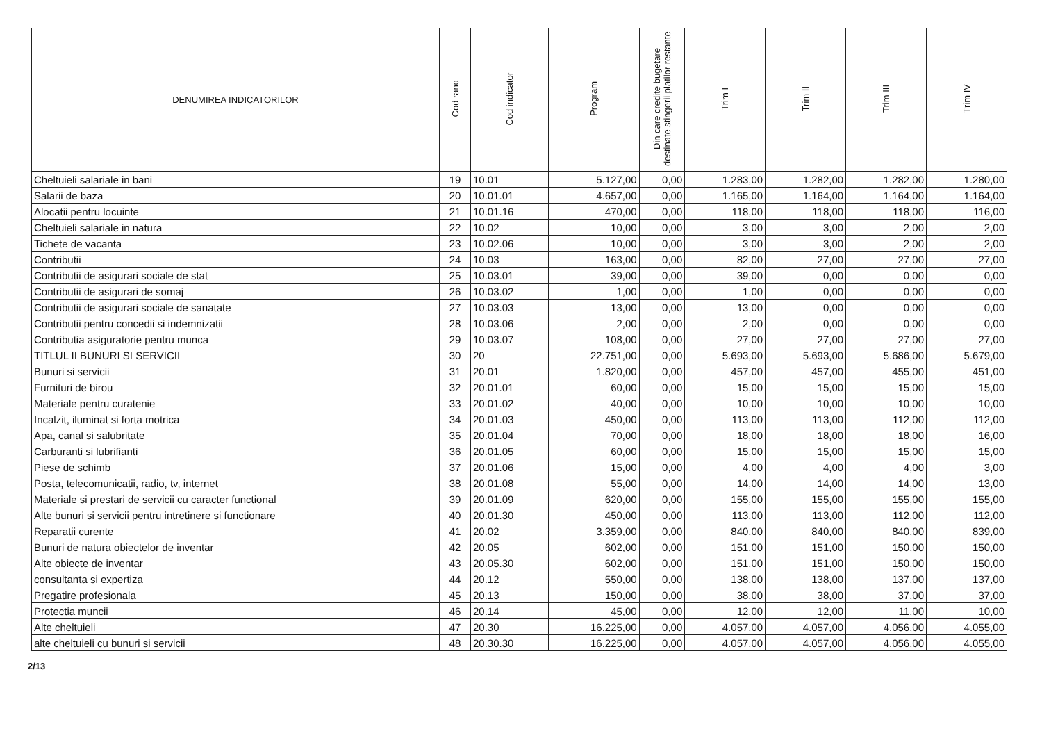| DENUMIREA INDICATORILOR | Cod rand | Cod indicator | Program | Din care credite bugetare destinate stingerii platilor restante | Trim I | Trim II | Trim III | Trim IV |
| --- | --- | --- | --- | --- | --- | --- | --- | --- |
| Cheltuieli salariale in bani | 19 | 10.01 | 5.127,00 | 0,00 | 1.283,00 | 1.282,00 | 1.282,00 | 1.280,00 |
| Salarii de baza | 20 | 10.01.01 | 4.657,00 | 0,00 | 1.165,00 | 1.164,00 | 1.164,00 | 1.164,00 |
| Alocatii pentru locuinte | 21 | 10.01.16 | 470,00 | 0,00 | 118,00 | 118,00 | 118,00 | 116,00 |
| Cheltuieli salariale in natura | 22 | 10.02 | 10,00 | 0,00 | 3,00 | 3,00 | 2,00 | 2,00 |
| Tichete de vacanta | 23 | 10.02.06 | 10,00 | 0,00 | 3,00 | 3,00 | 2,00 | 2,00 |
| Contributii | 24 | 10.03 | 163,00 | 0,00 | 82,00 | 27,00 | 27,00 | 27,00 |
| Contributii de asigurari sociale de stat | 25 | 10.03.01 | 39,00 | 0,00 | 39,00 | 0,00 | 0,00 | 0,00 |
| Contributii de asigurari de somaj | 26 | 10.03.02 | 1,00 | 0,00 | 1,00 | 0,00 | 0,00 | 0,00 |
| Contributii de asigurari sociale de sanatate | 27 | 10.03.03 | 13,00 | 0,00 | 13,00 | 0,00 | 0,00 | 0,00 |
| Contributii pentru concedii si indemnizatii | 28 | 10.03.06 | 2,00 | 0,00 | 2,00 | 0,00 | 0,00 | 0,00 |
| Contributia asiguratorie pentru munca | 29 | 10.03.07 | 108,00 | 0,00 | 27,00 | 27,00 | 27,00 | 27,00 |
| TITLUL II BUNURI SI SERVICII | 30 | 20 | 22.751,00 | 0,00 | 5.693,00 | 5.693,00 | 5.686,00 | 5.679,00 |
| Bunuri si servicii | 31 | 20.01 | 1.820,00 | 0,00 | 457,00 | 457,00 | 455,00 | 451,00 |
| Furnituri de birou | 32 | 20.01.01 | 60,00 | 0,00 | 15,00 | 15,00 | 15,00 | 15,00 |
| Materiale pentru curatenie | 33 | 20.01.02 | 40,00 | 0,00 | 10,00 | 10,00 | 10,00 | 10,00 |
| Incalzit, iluminat si forta motrica | 34 | 20.01.03 | 450,00 | 0,00 | 113,00 | 113,00 | 112,00 | 112,00 |
| Apa, canal si salubritate | 35 | 20.01.04 | 70,00 | 0,00 | 18,00 | 18,00 | 18,00 | 16,00 |
| Carburanti si lubrifianti | 36 | 20.01.05 | 60,00 | 0,00 | 15,00 | 15,00 | 15,00 | 15,00 |
| Piese de schimb | 37 | 20.01.06 | 15,00 | 0,00 | 4,00 | 4,00 | 4,00 | 3,00 |
| Posta, telecomunicatii, radio, tv, internet | 38 | 20.01.08 | 55,00 | 0,00 | 14,00 | 14,00 | 14,00 | 13,00 |
| Materiale si prestari de servicii cu caracter functional | 39 | 20.01.09 | 620,00 | 0,00 | 155,00 | 155,00 | 155,00 | 155,00 |
| Alte bunuri si servicii pentru intretinere si functionare | 40 | 20.01.30 | 450,00 | 0,00 | 113,00 | 113,00 | 112,00 | 112,00 |
| Reparatii curente | 41 | 20.02 | 3.359,00 | 0,00 | 840,00 | 840,00 | 840,00 | 839,00 |
| Bunuri de natura obiectelor de inventar | 42 | 20.05 | 602,00 | 0,00 | 151,00 | 151,00 | 150,00 | 150,00 |
| Alte obiecte de inventar | 43 | 20.05.30 | 602,00 | 0,00 | 151,00 | 151,00 | 150,00 | 150,00 |
| consultanta si expertiza | 44 | 20.12 | 550,00 | 0,00 | 138,00 | 138,00 | 137,00 | 137,00 |
| Pregatire profesionala | 45 | 20.13 | 150,00 | 0,00 | 38,00 | 38,00 | 37,00 | 37,00 |
| Protectia muncii | 46 | 20.14 | 45,00 | 0,00 | 12,00 | 12,00 | 11,00 | 10,00 |
| Alte cheltuieli | 47 | 20.30 | 16.225,00 | 0,00 | 4.057,00 | 4.057,00 | 4.056,00 | 4.055,00 |
| alte cheltuieli cu bunuri si servicii | 48 | 20.30.30 | 16.225,00 | 0,00 | 4.057,00 | 4.057,00 | 4.056,00 | 4.055,00 |
2/13